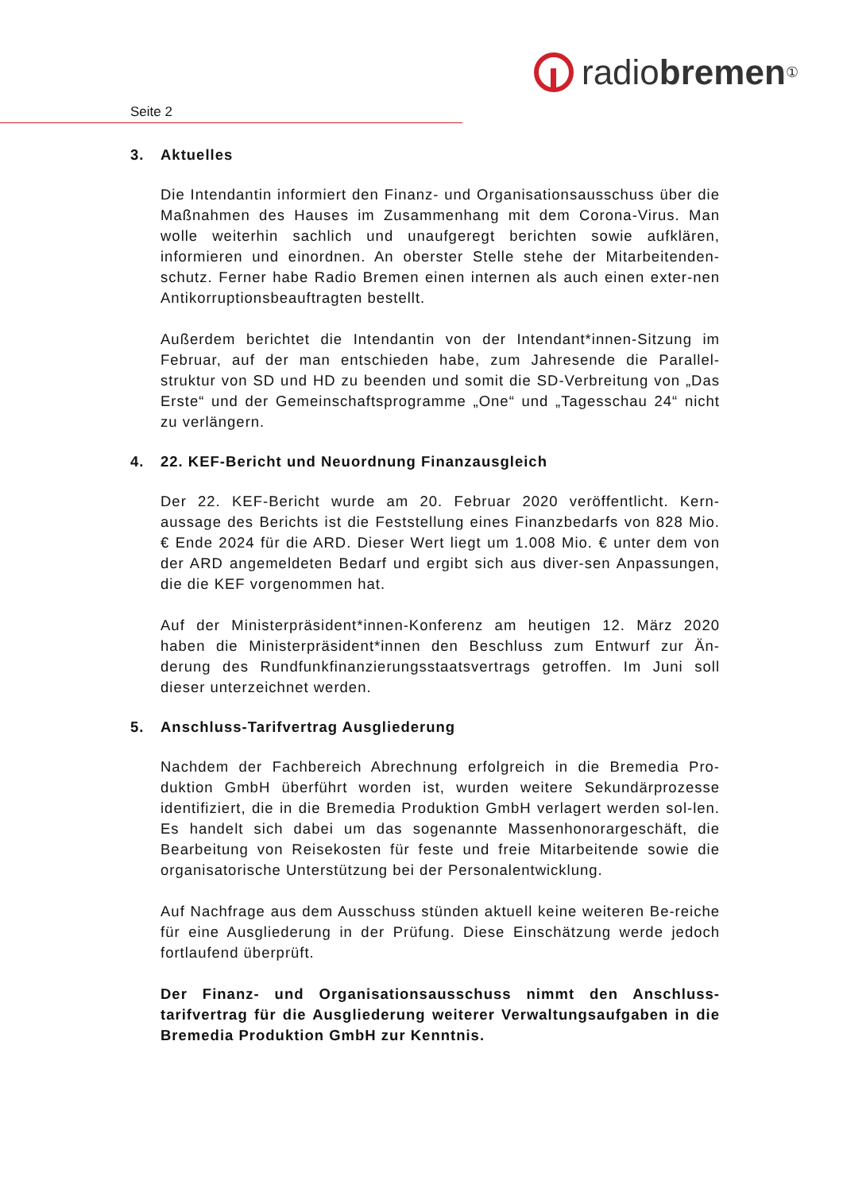radio bremen<sup>①</sup>
Seite 2
3. Aktuelles
Die Intendantin informiert den Finanz- und Organisationsausschuss über die Maßnahmen des Hauses im Zusammenhang mit dem Corona-Virus. Man wolle weiterhin sachlich und unaufgeregt berichten sowie aufklären, informieren und einordnen. An oberster Stelle stehe der Mitarbeitenden-schutz. Ferner habe Radio Bremen einen internen als auch einen exter-nen Antikorruptionsbeauftragten bestellt.
Außerdem berichtet die Intendantin von der Intendant*innen-Sitzung im Februar, auf der man entschieden habe, zum Jahresende die Parallel-struktur von SD und HD zu beenden und somit die SD-Verbreitung von „Das Erste“ und der Gemeinschaftsprogramme „One“ und „Tagesschau 24“ nicht zu verlängern.
4. 22. KEF-Bericht und Neuordnung Finanzausgleich
Der 22. KEF-Bericht wurde am 20. Februar 2020 veröffentlicht. Kern-aussage des Berichts ist die Feststellung eines Finanzbedarfs von 828 Mio. € Ende 2024 für die ARD. Dieser Wert liegt um 1.008 Mio. € unter dem von der ARD angemeldeten Bedarf und ergibt sich aus diver-sen Anpassungen, die die KEF vorgenommen hat.
Auf der Ministerpräsident*innen-Konferenz am heutigen 12. März 2020 haben die Ministerpräsident*innen den Beschluss zum Entwurf zur Än-derung des Rundfunkfinanzierungsstaatsvertrags getroffen. Im Juni soll dieser unterzeichnet werden.
5. Anschluss-Tarifvertrag Ausgliederung
Nachdem der Fachbereich Abrechnung erfolgreich in die Bremedia Pro-duktion GmbH überführt worden ist, wurden weitere Sekundärprozesse identifiziert, die in die Bremedia Produktion GmbH verlagert werden sol-len. Es handelt sich dabei um das sogenannte Massenhonorargeschäft, die Bearbeitung von Reisekosten für feste und freie Mitarbeitende sowie die organisatorische Unterstützung bei der Personalentwicklung.
Auf Nachfrage aus dem Ausschuss stünden aktuell keine weiteren Be-reiche für eine Ausgliederung in der Prüfung. Diese Einschätzung werde jedoch fortlaufend überprüft.
Der Finanz- und Organisationsausschuss nimmt den Anschluss-tarifvertrag für die Ausgliederung weiterer Verwaltungsaufgaben in die Bremedia Produktion GmbH zur Kenntnis.